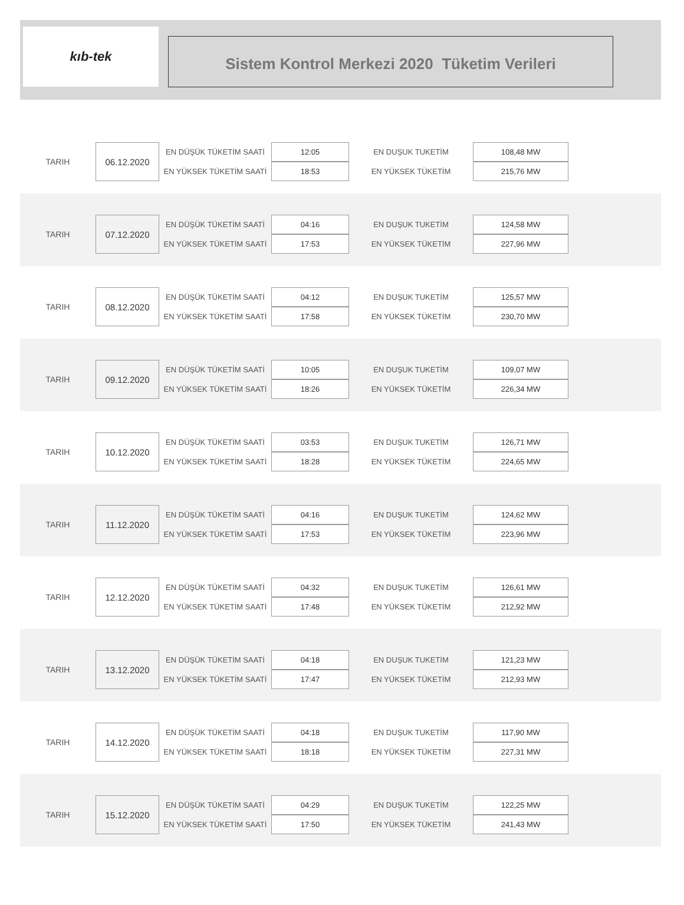kıb-tek
Sistem Kontrol Merkezi 2020 Tüketim Verileri
| TARIH | 06.12.2020 | EN DÜŞÜK TÜKETİM SAATİ | 12:05 | EN DUŞUK TUKETİM | 108,48 MW |
| | | EN YÜKSEK TÜKETİM SAATİ | 18:53 | EN YÜKSEK TÜKETİM | 215,76 MW |
| TARIH | 07.12.2020 | EN DÜŞÜK TÜKETİM SAATİ | 04:16 | EN DUŞUK TUKETİM | 124,58 MW |
| | | EN YÜKSEK TÜKETİM SAATİ | 17:53 | EN YÜKSEK TÜKETİM | 227,96 MW |
| TARIH | 08.12.2020 | EN DÜŞÜK TÜKETİM SAATİ | 04:12 | EN DUŞUK TUKETİM | 125,57 MW |
| | | EN YÜKSEK TÜKETİM SAATİ | 17:58 | EN YÜKSEK TÜKETİM | 230,70 MW |
| TARIH | 09.12.2020 | EN DÜŞÜK TÜKETİM SAATİ | 10:05 | EN DUŞUK TUKETİM | 109,07 MW |
| | | EN YÜKSEK TÜKETİM SAATİ | 18:26 | EN YÜKSEK TÜKETİM | 226,34 MW |
| TARIH | 10.12.2020 | EN DÜŞÜK TÜKETİM SAATİ | 03:53 | EN DUŞUK TUKETİM | 126,71 MW |
| | | EN YÜKSEK TÜKETİM SAATİ | 18:28 | EN YÜKSEK TÜKETİM | 224,65 MW |
| TARIH | 11.12.2020 | EN DÜŞÜK TÜKETİM SAATİ | 04:16 | EN DUŞUK TUKETİM | 124,62 MW |
| | | EN YÜKSEK TÜKETİM SAATİ | 17:53 | EN YÜKSEK TÜKETİM | 223,96 MW |
| TARIH | 12.12.2020 | EN DÜŞÜK TÜKETİM SAATİ | 04:32 | EN DUŞUK TUKETİM | 126,61 MW |
| | | EN YÜKSEK TÜKETİM SAATİ | 17:48 | EN YÜKSEK TÜKETİM | 212,92 MW |
| TARIH | 13.12.2020 | EN DÜŞÜK TÜKETİM SAATİ | 04:18 | EN DUŞUK TUKETİM | 121,23 MW |
| | | EN YÜKSEK TÜKETİM SAATİ | 17:47 | EN YÜKSEK TÜKETİM | 212,93 MW |
| TARIH | 14.12.2020 | EN DÜŞÜK TÜKETİM SAATİ | 04:18 | EN DUŞUK TUKETİM | 117,90 MW |
| | | EN YÜKSEK TÜKETİM SAATİ | 18:18 | EN YÜKSEK TÜKETİM | 227,31 MW |
| TARIH | 15.12.2020 | EN DÜŞÜK TÜKETİM SAATİ | 04:29 | EN DUŞUK TUKETİM | 122,25 MW |
| | | EN YÜKSEK TÜKETİM SAATİ | 17:50 | EN YÜKSEK TÜKETİM | 241,43 MW |